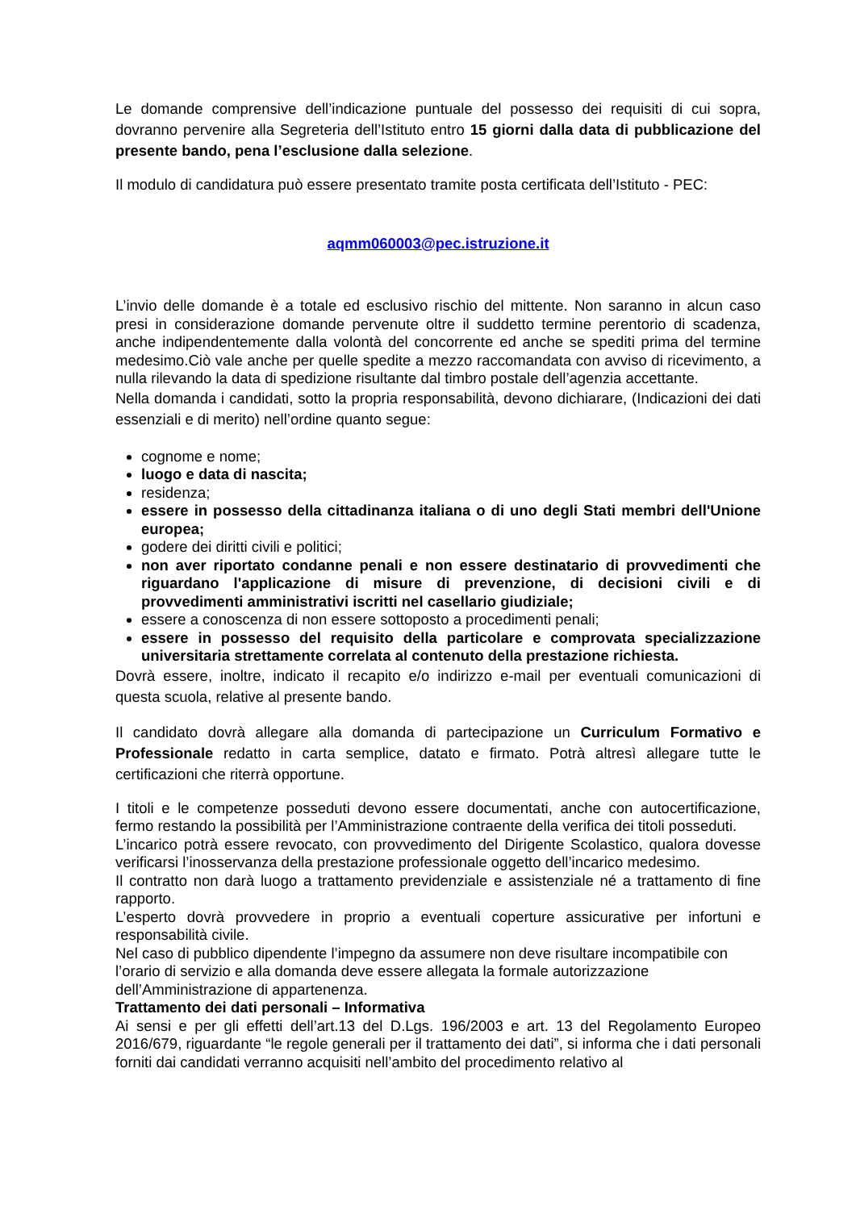Le domande comprensive dell’indicazione puntuale del possesso dei requisiti di cui sopra, dovranno pervenire alla Segreteria dell’Istituto entro 15 giorni dalla data di pubblicazione del presente bando, pena l’esclusione dalla selezione.
Il modulo di candidatura può essere presentato tramite posta certificata dell’Istituto - PEC:
aqmm060003@pec.istruzione.it
L’invio delle domande è a totale ed esclusivo rischio del mittente. Non saranno in alcun caso presi in considerazione domande pervenute oltre il suddetto termine perentorio di scadenza, anche indipendentemente dalla volontà del concorrente ed anche se spediti prima del termine medesimo.Ciò vale anche per quelle spedite a mezzo raccomandata con avviso di ricevimento, a nulla rilevando la data di spedizione risultante dal timbro postale dell’agenzia accettante.
Nella domanda i candidati, sotto la propria responsabilità, devono dichiarare, (Indicazioni dei dati essenziali e di merito) nell’ordine quanto segue:
cognome e nome;
luogo e data di nascita;
residenza;
essere in possesso della cittadinanza italiana o di uno degli Stati membri dell'Unione europea;
godere dei diritti civili e politici;
non aver riportato condanne penali e non essere destinatario di provvedimenti che riguardano l'applicazione di misure di prevenzione, di decisioni civili e di provvedimenti amministrativi iscritti nel casellario giudiziale;
essere a conoscenza di non essere sottoposto a procedimenti penali;
essere in possesso del requisito della particolare e comprovata specializzazione universitaria strettamente correlata al contenuto della prestazione richiesta.
Dovrà essere, inoltre, indicato il recapito e/o indirizzo e-mail per eventuali comunicazioni di questa scuola, relative al presente bando.
Il candidato dovrà allegare alla domanda di partecipazione un Curriculum Formativo e Professionale redatto in carta semplice, datato e firmato. Potrà altresì allegare tutte le certificazioni che riterrà opportune.
I titoli e le competenze posseduti devono essere documentati, anche con autocertificazione, fermo restando la possibilità per l’Amministrazione contraente della verifica dei titoli posseduti.
L’incarico potrà essere revocato, con provvedimento del Dirigente Scolastico, qualora dovesse verificarsi l’inosservanza della prestazione professionale oggetto dell’incarico medesimo.
Il contratto non darà luogo a trattamento previdenziale e assistenziale né a trattamento di fine rapporto.
L’esperto dovrà provvedere in proprio a eventuali coperture assicurative per infortuni e responsabilità civile.
Nel caso di pubblico dipendente l’impegno da assumere non deve risultare incompatibile con l’orario di servizio e alla domanda deve essere allegata la formale autorizzazione dell’Amministrazione di appartenenza.
Trattamento dei dati personali – Informativa
Ai sensi e per gli effetti dell’art.13 del D.Lgs. 196/2003 e art. 13 del Regolamento Europeo 2016/679, riguardante “le regole generali per il trattamento dei dati”, si informa che i dati personali forniti dai candidati verranno acquisiti nell’ambito del procedimento relativo al